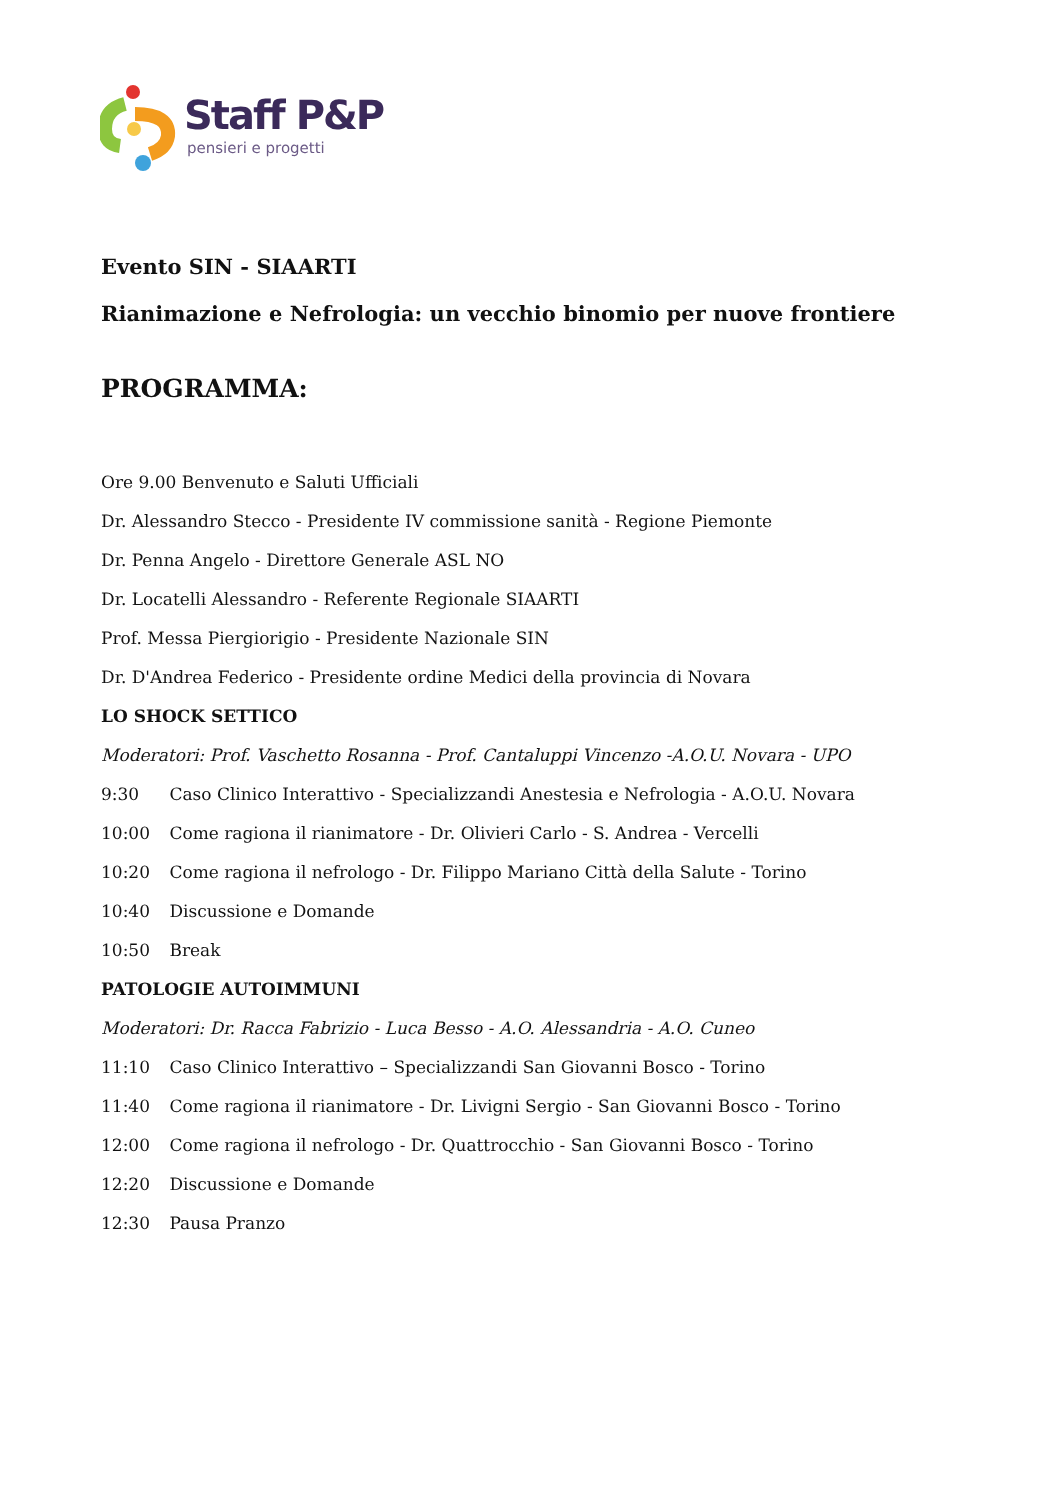Staff P&P
pensieri e progetti
Evento SIN - SIAARTI
Rianimazione e Nefrologia: un vecchio binomio per nuove frontiere
PROGRAMMA:
Ore 9.00 Benvenuto e Saluti Ufficiali
Dr. Alessandro Stecco - Presidente IV commissione sanità - Regione Piemonte
Dr. Penna Angelo - Direttore Generale ASL NO
Dr. Locatelli Alessandro - Referente Regionale SIAARTI
Prof. Messa Piergiorigio - Presidente Nazionale SIN
Dr. D'Andrea Federico - Presidente ordine Medici della provincia di Novara
LO SHOCK SETTICO
Moderatori: Prof. Vaschetto Rosanna - Prof. Cantaluppi Vincenzo -A.O.U. Novara - UPO
9:30 Caso Clinico Interattivo - Specializzandi Anestesia e Nefrologia - A.O.U. Novara
10:00 Come ragiona il rianimatore - Dr. Olivieri Carlo - S. Andrea - Vercelli
10:20 Come ragiona il nefrologo - Dr. Filippo Mariano Città della Salute - Torino
10:40 Discussione e Domande
10:50 Break
PATOLOGIE AUTOIMMUNI
Moderatori: Dr. Racca Fabrizio - Luca Besso - A.O. Alessandria - A.O. Cuneo
11:10 Caso Clinico Interattivo – Specializzandi San Giovanni Bosco - Torino
11:40 Come ragiona il rianimatore - Dr. Livigni Sergio - San Giovanni Bosco - Torino
12:00 Come ragiona il nefrologo - Dr. Quattrocchio - San Giovanni Bosco - Torino
12:20 Discussione e Domande
12:30 Pausa Pranzo